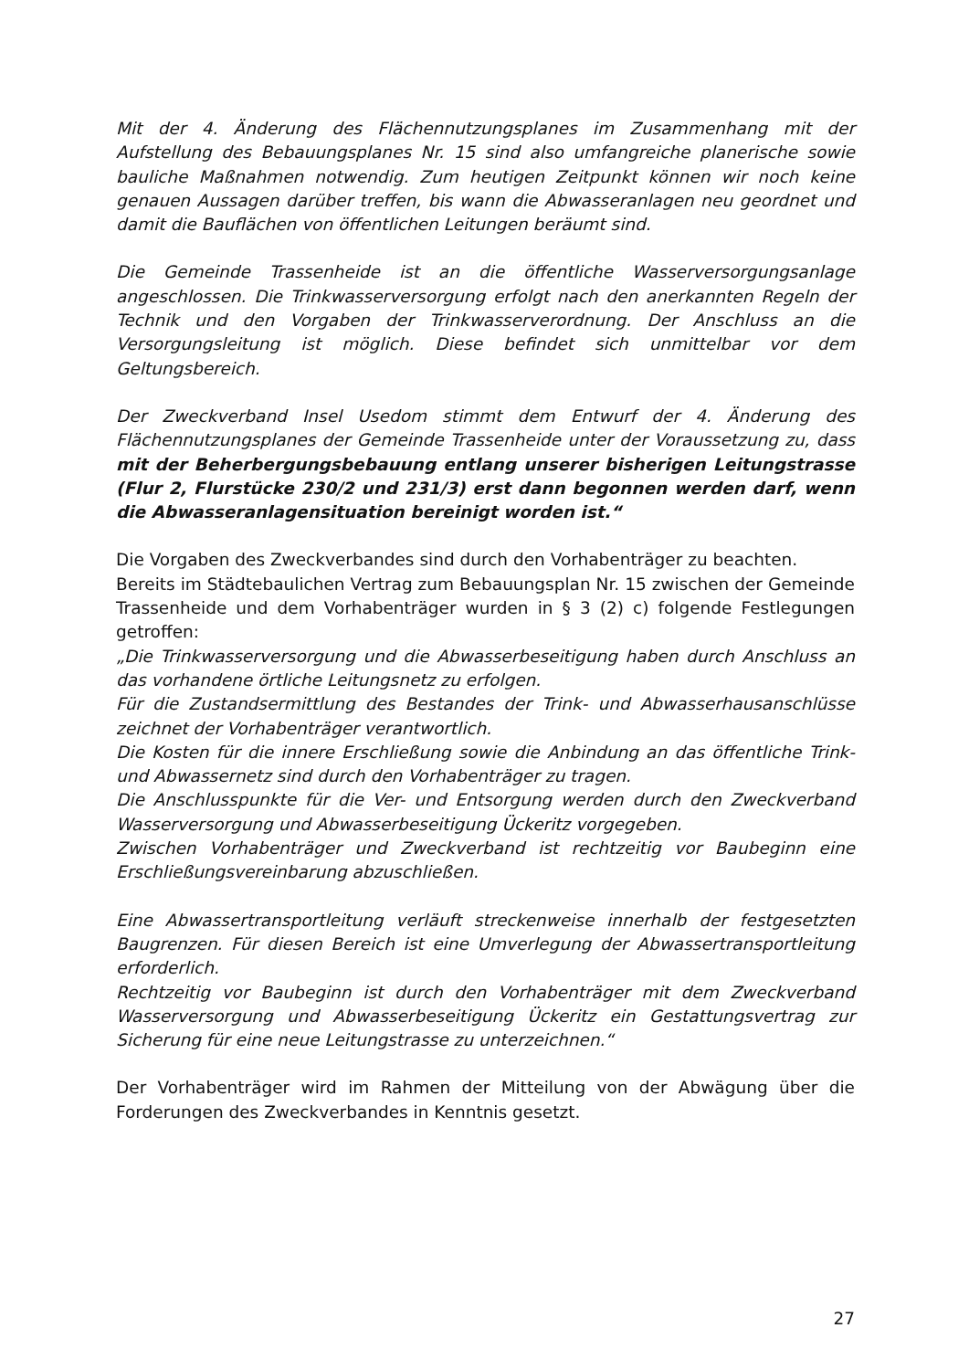Mit der 4. Änderung des Flächennutzungsplanes im Zusammenhang mit der Aufstellung des Bebauungsplanes Nr. 15 sind also umfangreiche planerische sowie bauliche Maßnahmen notwendig. Zum heutigen Zeitpunkt können wir noch keine genauen Aussagen darüber treffen, bis wann die Abwasseranlagen neu geordnet und damit die Bauflächen von öffentlichen Leitungen beräumt sind.
Die Gemeinde Trassenheide ist an die öffentliche Wasserversorgungsanlage angeschlossen. Die Trinkwasserversorgung erfolgt nach den anerkannten Regeln der Technik und den Vorgaben der Trinkwasserverordnung. Der Anschluss an die Versorgungsleitung ist möglich. Diese befindet sich unmittelbar vor dem Geltungsbereich.
Der Zweckverband Insel Usedom stimmt dem Entwurf der 4. Änderung des Flächennutzungsplanes der Gemeinde Trassenheide unter der Voraussetzung zu, dass mit der Beherbergungsbebauung entlang unserer bisherigen Leitungstrasse (Flur 2, Flurstücke 230/2 und 231/3) erst dann begonnen werden darf, wenn die Abwasseranlagensituation bereinigt worden ist.“
Die Vorgaben des Zweckverbandes sind durch den Vorhabenträger zu beachten.
Bereits im Städtebaulichen Vertrag zum Bebauungsplan Nr. 15 zwischen der Gemeinde Trassenheide und dem Vorhabenträger wurden in § 3 (2) c) folgende Festlegungen getroffen:
„Die Trinkwasserversorgung und die Abwasserbeseitigung haben durch Anschluss an das vorhandene örtliche Leitungsnetz zu erfolgen.
Für die Zustandsermittlung des Bestandes der Trink- und Abwasserhausanschlüsse zeichnet der Vorhabenträger verantwortlich.
Die Kosten für die innere Erschließung sowie die Anbindung an das öffentliche Trink- und Abwassernetz sind durch den Vorhabenträger zu tragen.
Die Anschlusspunkte für die Ver- und Entsorgung werden durch den Zweckverband Wasserversorgung und Abwasserbeseitigung Ückeritz vorgegeben.
Zwischen Vorhabenträger und Zweckverband ist rechtzeitig vor Baubeginn eine Erschließungsvereinbarung abzuschließen.
Eine Abwassertransportleitung verläuft streckenweise innerhalb der festgesetzten Baugrenzen. Für diesen Bereich ist eine Umverlegung der Abwassertransportleitung erforderlich.
Rechtzeitig vor Baubeginn ist durch den Vorhabenträger mit dem Zweckverband Wasserversorgung und Abwasserbeseitigung Ückeritz ein Gestattungsvertrag zur Sicherung für eine neue Leitungstrasse zu unterzeichnen.“
Der Vorhabenträger wird im Rahmen der Mitteilung von der Abwägung über die Forderungen des Zweckverbandes in Kenntnis gesetzt.
27